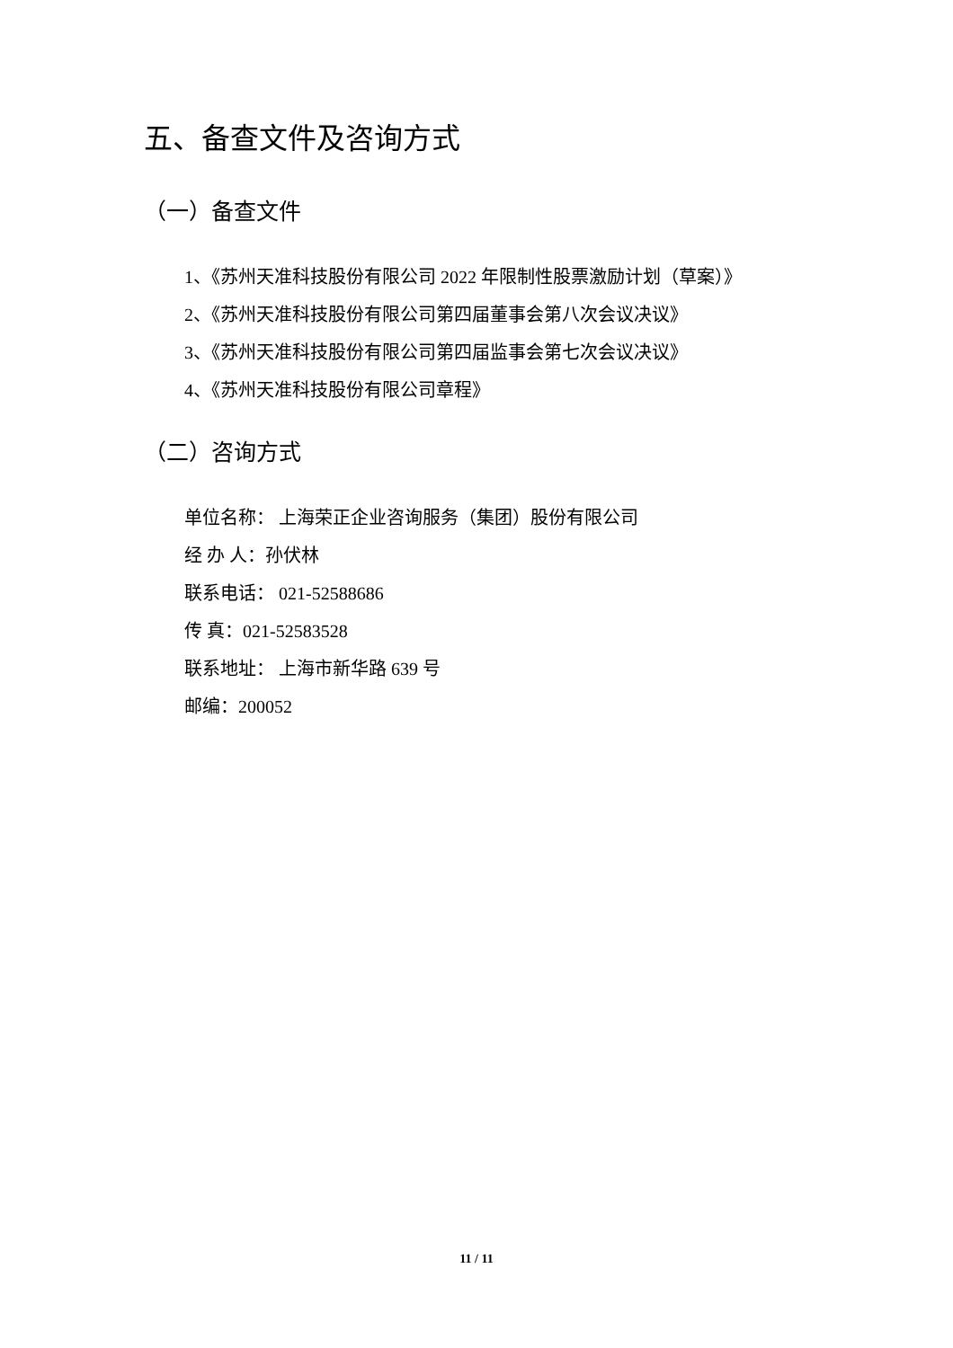五、备查文件及咨询方式
（一）备查文件
1、《苏州天准科技股份有限公司 2022 年限制性股票激励计划（草案）》
2、《苏州天准科技股份有限公司第四届董事会第八次会议决议》
3、《苏州天准科技股份有限公司第四届监事会第七次会议决议》
4、《苏州天准科技股份有限公司章程》
（二）咨询方式
单位名称： 上海荣正企业咨询服务（集团）股份有限公司
经 办 人：孙伏林
联系电话： 021-52588686
传 真：021-52583528
联系地址： 上海市新华路 639 号
邮编：200052
11 / 11